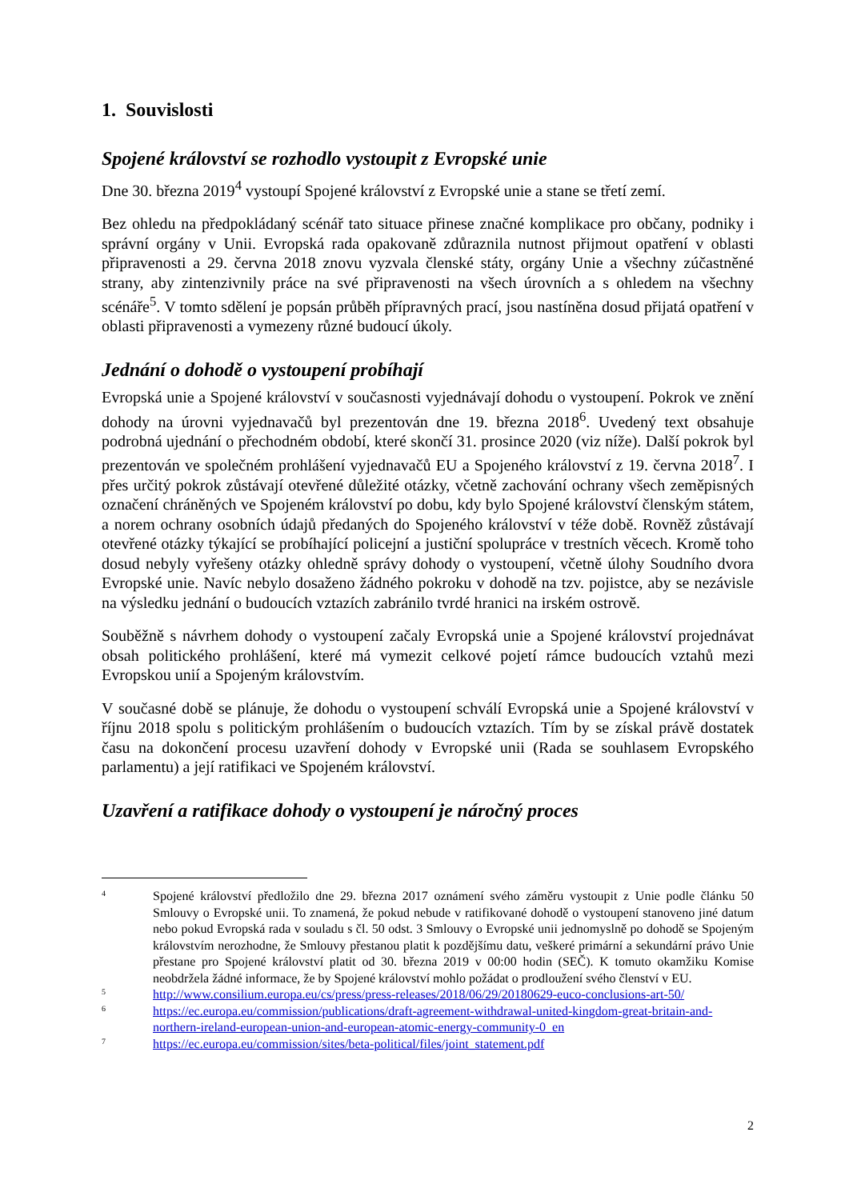1. Souvislosti
Spojené království se rozhodlo vystoupit z Evropské unie
Dne 30. března 2019<sup>4</sup> vystoupí Spojené království z Evropské unie a stane se třetí zemí.
Bez ohledu na předpokládaný scénář tato situace přinese značné komplikace pro občany, podniky i správní orgány v Unii. Evropská rada opakovaně zdůraznila nutnost přijmout opatření v oblasti připravenosti a 29. června 2018 znovu vyzvala členské státy, orgány Unie a všechny zúčastněné strany, aby zintenzivnily práce na své připravenosti na všech úrovních a s ohledem na všechny scénáře<sup>5</sup>. V tomto sdělení je popsán průběh přípravných prací, jsou nastíněna dosud přijatá opatření v oblasti připravenosti a vymezeny různé budoucí úkoly.
Jednání o dohodě o vystoupení probíhají
Evropská unie a Spojené království v současnosti vyjednávají dohodu o vystoupení. Pokrok ve znění dohody na úrovni vyjednavačů byl prezentován dne 19. března 2018<sup>6</sup>. Uvedený text obsahuje podrobná ujednání o přechodném období, které skončí 31. prosince 2020 (viz níže). Další pokrok byl prezentován ve společném prohlášení vyjednavačů EU a Spojeného království z 19. června 2018<sup>7</sup>. I přes určitý pokrok zůstávají otevřené důležité otázky, včetně zachování ochrany všech zeměpisných označení chráněných ve Spojeném království po dobu, kdy bylo Spojené království členským státem, a norem ochrany osobních údajů předaných do Spojeného království v téže době. Rovněž zůstávají otevřené otázky týkající se probíhající policejní a justiční spolupráce v trestních věcech. Kromě toho dosud nebyly vyřešeny otázky ohledně správy dohody o vystoupení, včetně úlohy Soudního dvora Evropské unie. Navíc nebylo dosaženo žádného pokroku v dohodě na tzv. pojistce, aby se nezávisle na výsledku jednání o budoucích vztazích zabránilo tvrdé hranici na irském ostrově.
Souběžně s návrhem dohody o vystoupení začaly Evropská unie a Spojené království projednávat obsah politického prohlášení, které má vymezit celkové pojetí rámce budoucích vztahů mezi Evropskou unií a Spojeným královstvím.
V současné době se plánuje, že dohodu o vystoupení schválí Evropská unie a Spojené království v říjnu 2018 spolu s politickým prohlášením o budoucích vztazích. Tím by se získal právě dostatek času na dokončení procesu uzavření dohody v Evropské unii (Rada se souhlasem Evropského parlamentu) a její ratifikaci ve Spojeném království.
Uzavření a ratifikace dohody o vystoupení je náročný proces
4
Spojené království předložilo dne 29. března 2017 oznámení svého záměru vystoupit z Unie podle článku 50 Smlouvy o Evropské unii. To znamená, že pokud nebude v ratifikované dohodě o vystoupení stanoveno jiné datum nebo pokud Evropská rada v souladu s čl. 50 odst. 3 Smlouvy o Evropské unii jednomyslně po dohodě se Spojeným královstvím nerozhodne, že Smlouvy přestanou platit k pozdějšímu datu, veškeré primární a sekundární právo Unie přestane pro Spojené království platit od 30. března 2019 v 00:00 hodin (SEČ). K tomuto okamžiku Komise neobdržela žádné informace, že by Spojené království mohlo požádat o prodloužení svého členství v EU.
5
http://www.consilium.europa.eu/cs/press/press-releases/2018/06/29/20180629-euco-conclusions-art-50/
6
https://ec.europa.eu/commission/publications/draft-agreement-withdrawal-united-kingdom-great-britain-and-northern-ireland-european-union-and-european-atomic-energy-community-0_en
7
https://ec.europa.eu/commission/sites/beta-political/files/joint_statement.pdf
2